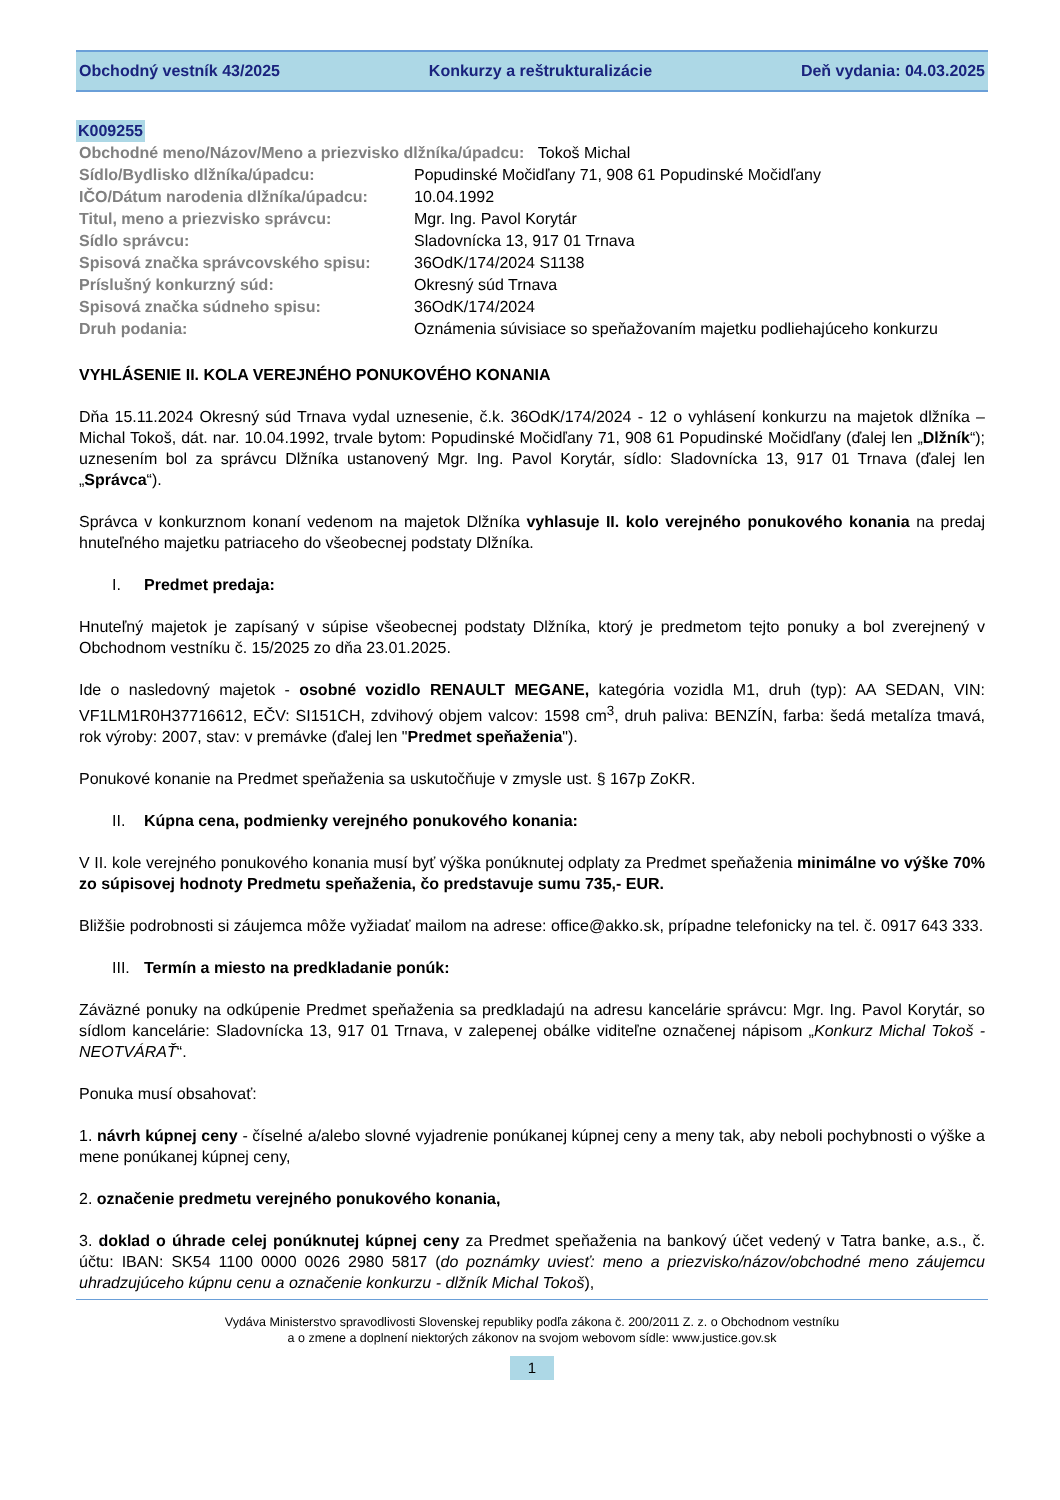Obchodný vestník 43/2025 Konkurzy a reštrukturalizácie Deň vydania: 04.03.2025
K009255
| Obchodné meno/Názov/Meno a priezvisko dlžníka/úpadcu: Tokoš Michal | |
| Sídlo/Bydlisko dlžníka/úpadcu: | Popudinské Močidľany 71, 908 61 Popudinské Močidľany |
| IČO/Dátum narodenia dlžníka/úpadcu: | 10.04.1992 |
| Titul, meno a priezvisko správcu: | Mgr. Ing. Pavol Korytár |
| Sídlo správcu: | Sladovnícka 13, 917 01 Trnava |
| Spisová značka správcovského spisu: | 36OdK/174/2024 S1138 |
| Príslušný konkurzný súd: | Okresný súd Trnava |
| Spisová značka súdneho spisu: | 36OdK/174/2024 |
| Druh podania: | Oznámenia súvisiace so speňažovaním majetku podliehajúceho konkurzu |
VYHLÁSENIE II. KOLA VEREJNÉHO PONUKOVÉHO KONANIA
Dňa 15.11.2024 Okresný súd Trnava vydal uznesenie, č.k. 36OdK/174/2024 - 12 o vyhlásení konkurzu na majetok dlžníka – Michal Tokoš, dát. nar. 10.04.1992, trvale bytom: Popudinské Močidľany 71, 908 61 Popudinské Močidľany (ďalej len „Dlžník“); uznesením bol za správcu Dlžníka ustanovený Mgr. Ing. Pavol Korytár, sídlo: Sladovnícka 13, 917 01 Trnava (ďalej len „Správca“).
Správca v konkurznom konaní vedenom na majetok Dlžníka vyhlasuje II. kolo verejného ponukového konania na predaj hnuteľného majetku patriaceho do všeobecnej podstaty Dlžníka.
I. Predmet predaja:
Hnuteľný majetok je zapísaný v súpise všeobecnej podstaty Dlžníka, ktorý je predmetom tejto ponuky a bol zverejnený v Obchodnom vestníku č. 15/2025 zo dňa 23.01.2025.
Ide o nasledovný majetok - osobné vozidlo RENAULT MEGANE, kategória vozidla M1, druh (typ): AA SEDAN, VIN: VF1LM1R0H37716612, EČV: SI151CH, zdvihový objem valcov: 1598 cm<sup>3</sup>, druh paliva: BENZÍN, farba: šedá metalíza tmavá, rok výroby: 2007, stav: v premávke (ďalej len "Predmet speňaženia").
Ponukové konanie na Predmet speňaženia sa uskutočňuje v zmysle ust. § 167p ZoKR.
II. Kúpna cena, podmienky verejného ponukového konania:
V II. kole verejného ponukového konania musí byť výška ponúknutej odplaty za Predmet speňaženia minimálne vo výške 70% zo súpisovej hodnoty Predmetu speňaženia, čo predstavuje sumu 735,- EUR.
Bližšie podrobnosti si záujemca môže vyžiadať mailom na adrese: office@akko.sk, prípadne telefonicky na tel. č. 0917 643 333.
III. Termín a miesto na predkladanie ponúk:
Záväzné ponuky na odkúpenie Predmet speňaženia sa predkladajú na adresu kancelárie správcu: Mgr. Ing. Pavol Korytár, so sídlom kancelárie: Sladovnícka 13, 917 01 Trnava, v zalepenej obálke viditeľne označenej nápisom „Konkurz Michal Tokoš - NEOTVÁRAŤ“.
Ponuka musí obsahovať:
1. návrh kúpnej ceny - číselné a/alebo slovné vyjadrenie ponúkanej kúpnej ceny a meny tak, aby neboli pochybnosti o výške a mene ponúkanej kúpnej ceny,
2. označenie predmetu verejného ponukového konania,
3. doklad o úhrade celej ponúknutej kúpnej ceny za Predmet speňaženia na bankový účet vedený v Tatra banke, a.s., č. účtu: IBAN: SK54 1100 0000 0026 2980 5817 (do poznámky uviesť: meno a priezvisko/názov/obchodné meno záujemcu uhradzujúceho kúpnu cenu a označenie konkurzu - dlžník Michal Tokoš),
Vydáva Ministerstvo spravodlivosti Slovenskej republiky podľa zákona č. 200/2011 Z. z. o Obchodnom vestníku
a o zmene a doplnení niektorých zákonov na svojom webovom sídle: www.justice.gov.sk
1